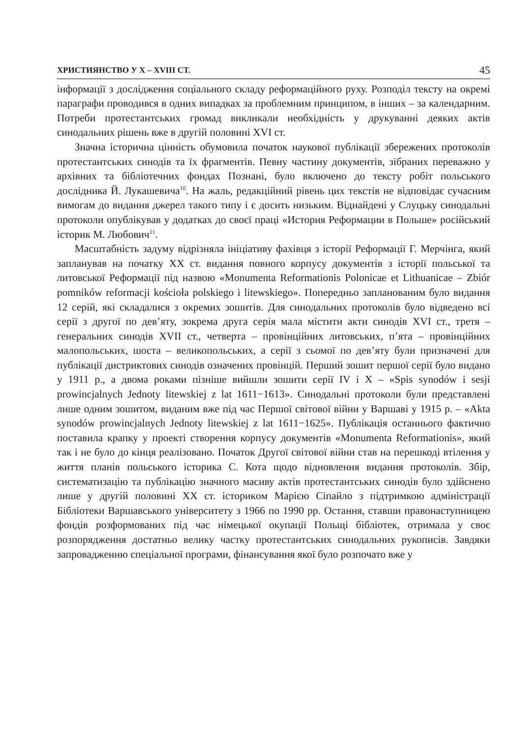ХРИСТИЯНСТВО У X – XVIII СТ. 45
інформації з дослідження соціального складу реформаційного руху. Розподіл тексту на окремі параграфи проводився в одних випадках за проблемним принципом, в інших – за календарним. Потреби протестантських громад викликали необхідність у друкуванні деяких актів синодальних рішень вже в другій половині XVI ст.
Значна історична цінність обумовила початок наукової публікації збережених протоколів протестантських синодів та їх фрагментів. Певну частину документів, зібраних переважно у архівних та бібліотечних фондах Познані, було включено до тексту робіт польського дослідника Й. Лукашевича<sup>10</sup>. На жаль, редакційний рівень цих текстів не відповідає сучасним вимогам до видання джерел такого типу і є досить низьким. Віднайдені у Слуцьку синодальні протоколи опублікував у додатках до своєї праці «История Реформации в Польше» російський історик М. Любович<sup>11</sup>.
Масштабність задуму відрізняла ініціативу фахівця з історії Реформації Г. Мерчінга, який запланував на початку XX ст. видання повного корпусу документів з історії польської та литовської Реформації під назвою «Monumenta Reformationis Polonicae et Lithuanicae – Zbiór pomników reformacji kościoła polskiego i litewskiego». Попередньо запланованим було видання 12 серій, які складалися з окремих зошитів. Для синодальних протоколів було відведено всі серії з другої по дев’яту, зокрема друга серія мала містити акти синодів XVI ст., третя – генеральних синодів XVII ст., четверта – провінційних литовських, п’ята – провінційних малопольських, шоста – великопольських, а серії з сьомої по дев’яту були призначені для публікації дистриктових синодів означених провінцій. Перший зошит першої серії було видано у 1911 р., а двома роками пізніше вийшли зошити серії IV і X – «Spis synodów i sesji prowincjalnych Jednoty litewskiej z lat 1611−1613». Синодальні протоколи були представлені лише одним зошитом, виданим вже під час Першої світової війни у Варшаві у 1915 р. – «Akta synodów prowincjalnych Jednoty litewskiej z lat 1611−1625». Публікація останнього фактично поставила крапку у проекті створення корпусу документів «Monumenta Reformationis», який так і не було до кінця реалізовано. Початок Другої світової війни став на перешкоді втілення у життя планів польського історика С. Кота щодо відновлення видання протоколів. Збір, систематизацію та публікацію значного масиву актів протестантських синодів було здійснено лише у другій половині XX ст. історикoм Марією Сіпайло з підтримкою адміністрації Бібліотеки Варшавського університету з 1966 по 1990 рр. Остання, ставши правонаступницею фондів розформованих під час німецької окупації Польщі бібліотек, отримала у своє розпорядження достатньо велику частку протестантських синодальних рукописів. Завдяки запровадженню спеціальної програми, фінансування якої було розпочато вже у